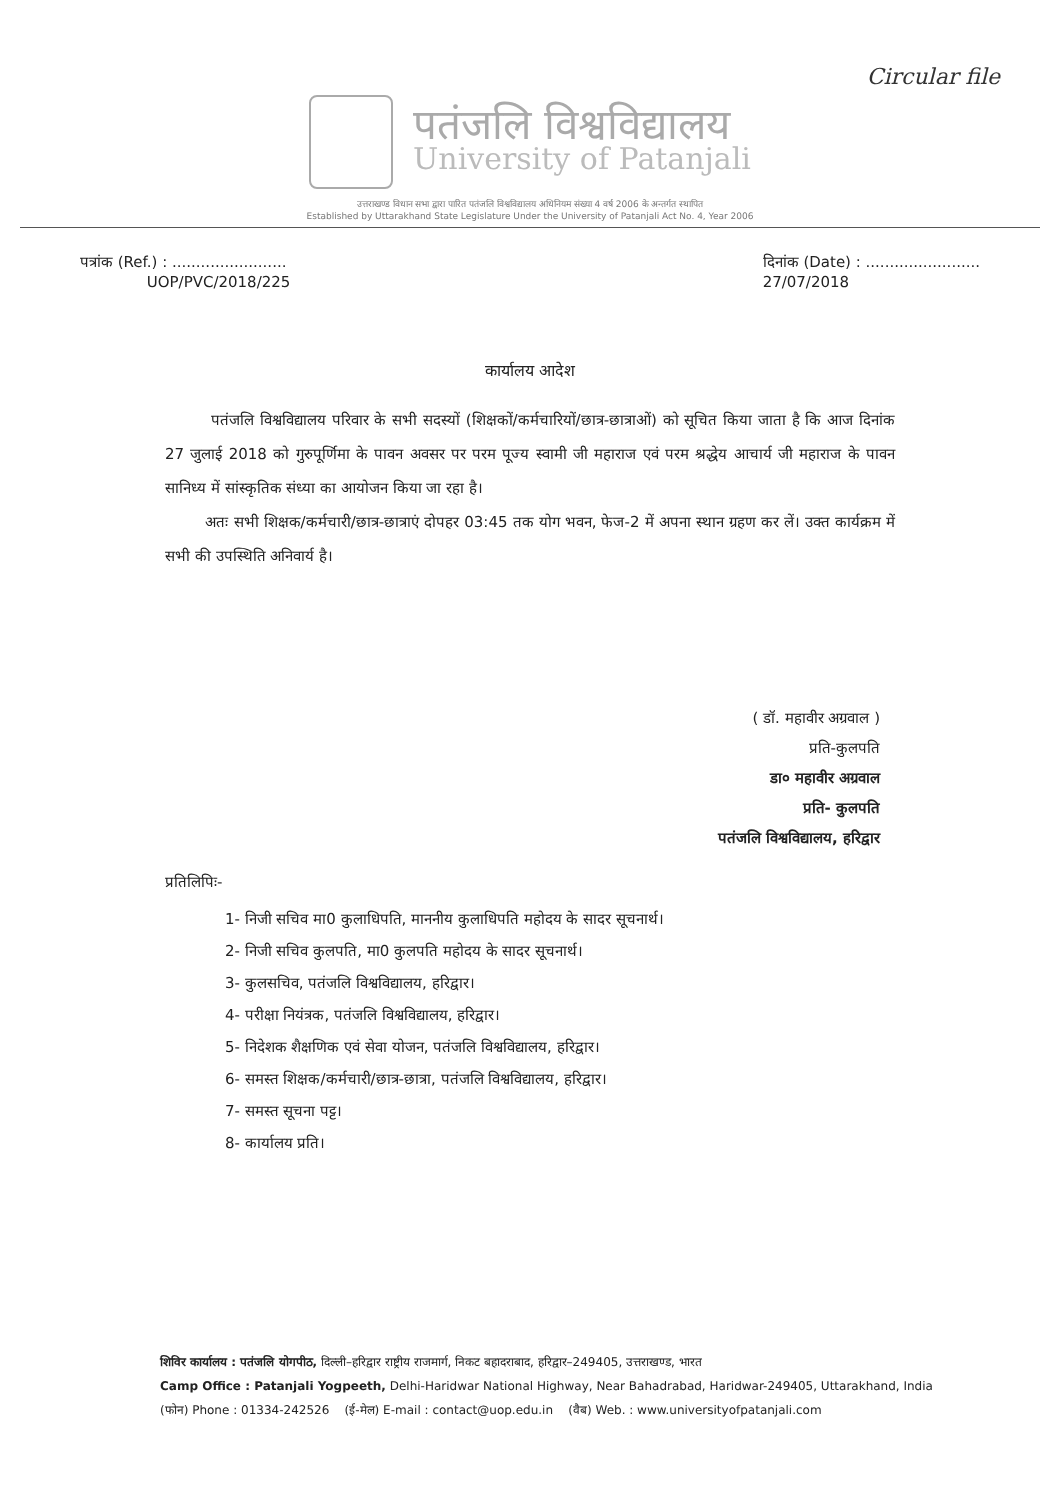Circular file
पतंजलि विश्वविद्यालय
University of Patanjali
उत्तराखण्ड विधान सभा द्वारा पारित पतंजलि विश्वविद्यालय अधिनियम संख्या 4 वर्ष 2006 के अन्तर्गत स्थापित
Established by Uttarakhand State Legislature Under the University of Patanjali Act No. 4, Year 2006
पत्रांक (Ref.) : ........................
UOP/PVC/2018/225
दिनांक (Date) : ........................
27/07/2018
कार्यालय आदेश
पतंजलि विश्वविद्यालय परिवार के सभी सदस्यों (शिक्षकों/कर्मचारियों/छात्र-छात्राओं) को सूचित किया जाता है कि आज दिनांक 27 जुलाई 2018 को गुरुपूर्णिमा के पावन अवसर पर परम पूज्य स्वामी जी महाराज एवं परम श्रद्धेय आचार्य जी महाराज के पावन सानिध्य में सांस्कृतिक संध्या का आयोजन किया जा रहा है।
अतः सभी शिक्षक/कर्मचारी/छात्र-छात्राएं दोपहर 03:45 तक योग भवन, फेज-2 में अपना स्थान ग्रहण कर लें। उक्त कार्यक्रम में सभी की उपस्थिति अनिवार्य है।
( डॉ. महावीर अग्रवाल )
प्रति-कुलपति
डा० महावीर अग्रवाल
प्रति- कुलपति
पतंजलि विश्वविद्यालय, हरिद्वार
प्रतिलिपिः-
1- निजी सचिव मा0 कुलाधिपति, माननीय कुलाधिपति महोदय के सादर सूचनार्थ।
2- निजी सचिव कुलपति, मा0 कुलपति महोदय के सादर सूचनार्थ।
3- कुलसचिव, पतंजलि विश्वविद्यालय, हरिद्वार।
4- परीक्षा नियंत्रक, पतंजलि विश्वविद्यालय, हरिद्वार।
5- निदेशक शैक्षणिक एवं सेवा योजन, पतंजलि विश्वविद्यालय, हरिद्वार।
6- समस्त शिक्षक/कर्मचारी/छात्र-छात्रा, पतंजलि विश्वविद्यालय, हरिद्वार।
7- समस्त सूचना पट्ट।
8- कार्यालय प्रति।
शिविर कार्यालय : पतंजलि योगपीठ, दिल्ली–हरिद्वार राष्ट्रीय राजमार्ग, निकट बहादराबाद, हरिद्वार–249405, उत्तराखण्ड, भारत
Camp Office : Patanjali Yogpeeth, Delhi-Haridwar National Highway, Near Bahadrabad, Haridwar-249405, Uttarakhand, India
(फोन) Phone : 01334-242526 (ई-मेल) E-mail : contact@uop.edu.in (वैब) Web. : www.universityofpatanjali.com